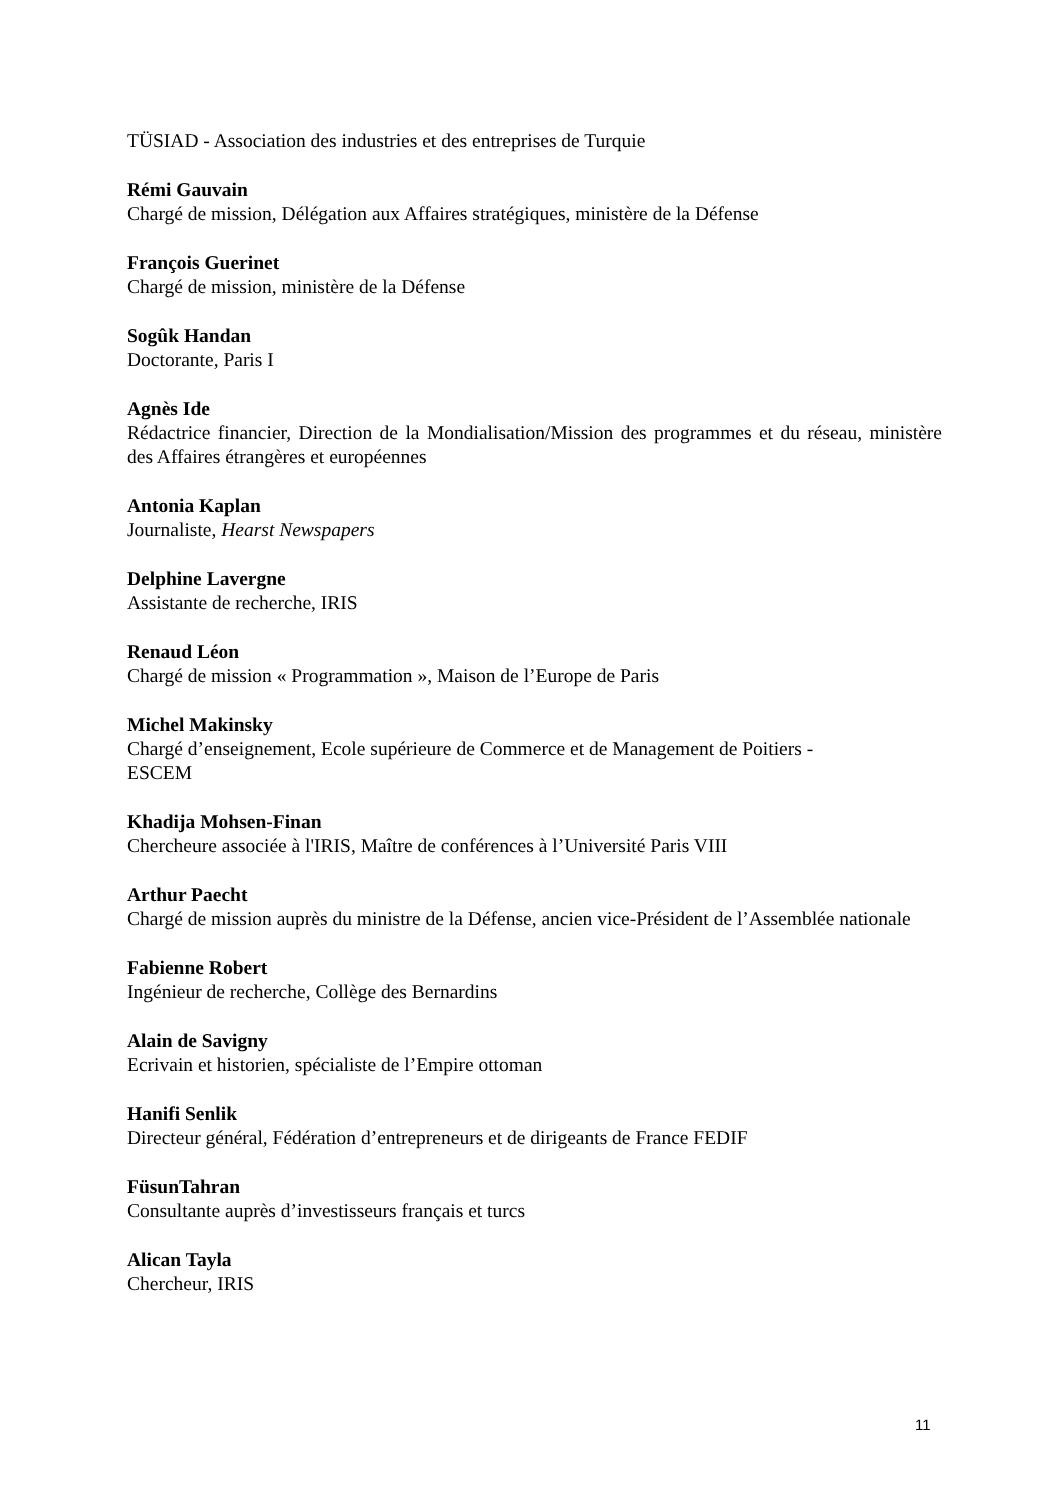TÜSIAD - Association des industries et des entreprises de Turquie
Rémi Gauvain
Chargé de mission, Délégation aux Affaires stratégiques, ministère de la Défense
François Guerinet
Chargé de mission, ministère de la Défense
Sogûk Handan
Doctorante, Paris I
Agnès Ide
Rédactrice financier, Direction de la Mondialisation/Mission des programmes et du réseau, ministère des Affaires étrangères et européennes
Antonia Kaplan
Journaliste, Hearst Newspapers
Delphine Lavergne
Assistante de recherche, IRIS
Renaud Léon
Chargé de mission « Programmation », Maison de l’Europe de Paris
Michel Makinsky
Chargé d’enseignement, Ecole supérieure de Commerce et de Management de Poitiers -
ESCEM
Khadija Mohsen-Finan
Chercheure associée à l'IRIS, Maître de conférences à l’Université Paris VIII
Arthur Paecht
Chargé de mission auprès du ministre de la Défense, ancien vice-Président de l’Assemblée nationale
Fabienne Robert
Ingénieur de recherche, Collège des Bernardins
Alain de Savigny
Ecrivain et historien, spécialiste de l’Empire ottoman
Hanifi Senlik
Directeur général, Fédération d’entrepreneurs et de dirigeants de France FEDIF
FüsunTahran
Consultante auprès d’investisseurs français et turcs
Alican Tayla
Chercheur, IRIS
11